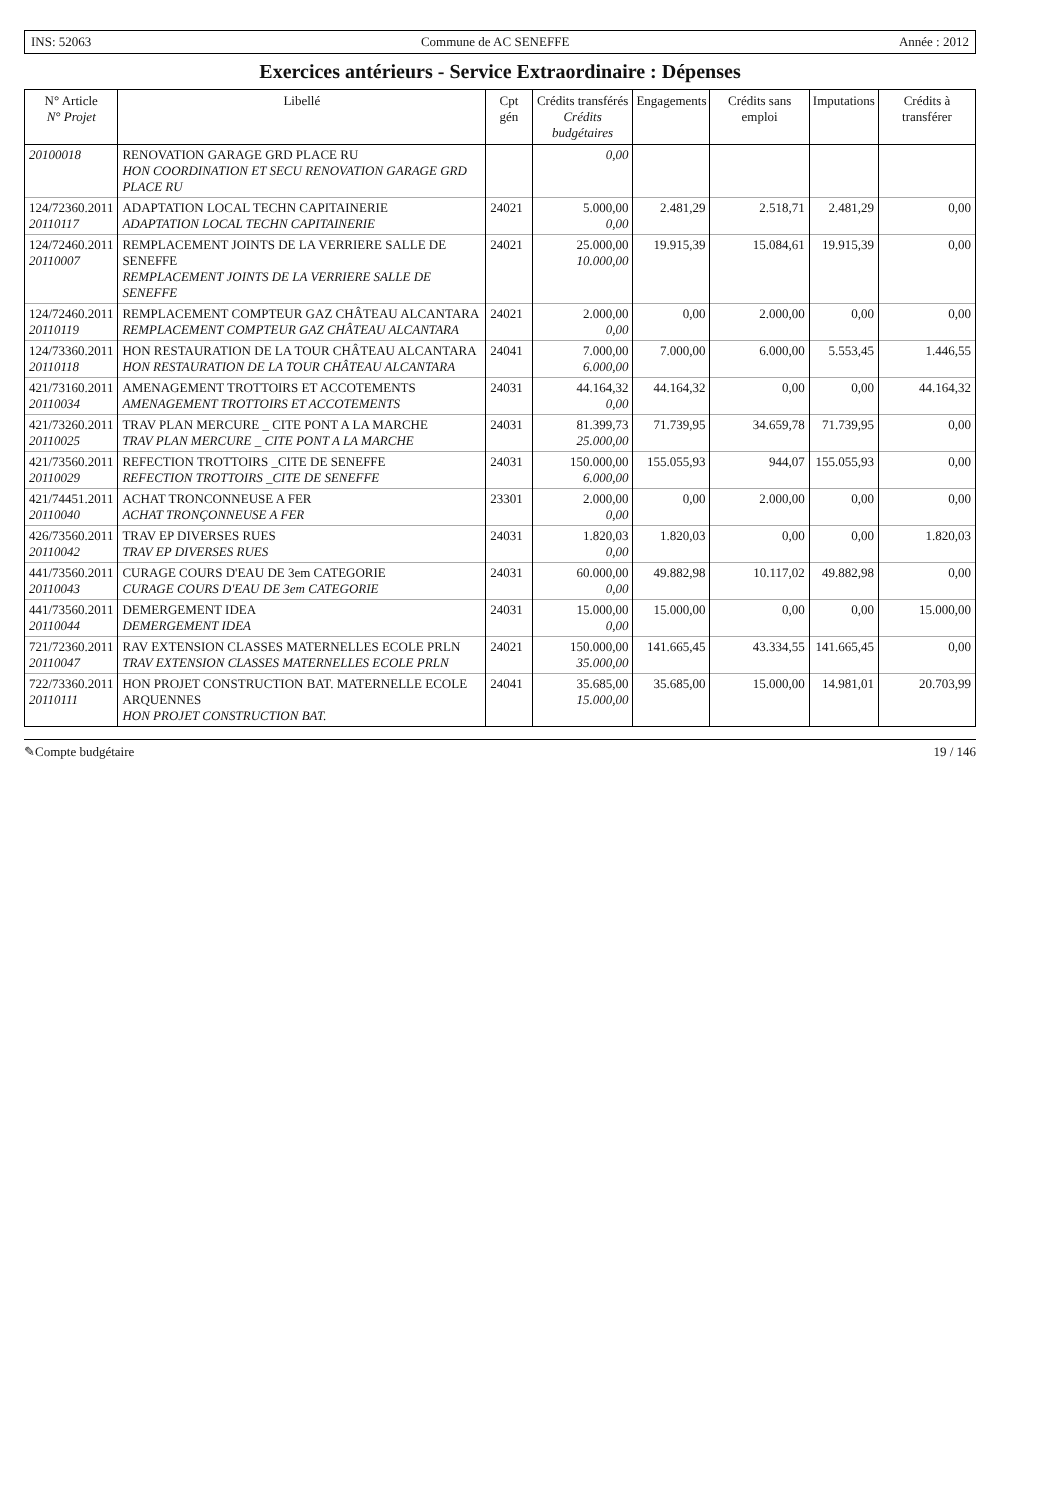INS: 52063 Commune de AC SENEFFE Année : 2012
Exercices antérieurs - Service Extraordinaire : Dépenses
| N° Article N° Projet | Libellé | Cpt gén | Crédits transférés Crédits budgétaires | Engagements | Crédits sans emploi | Imputations | Crédits à transférer |
| --- | --- | --- | --- | --- | --- | --- | --- |
| 20100018 | RENOVATION GARAGE GRD PLACE RU HON COORDINATION ET SECU RENOVATION GARAGE GRD PLACE RU | | 0,00 | | | | |
| 124/72360.2011 20110117 | ADAPTATION LOCAL TECHN CAPITAINERIE ADAPTATION LOCAL TECHN CAPITAINERIE | 24021 | 5.000,00 0,00 | 2.481,29 | 2.518,71 | 2.481,29 | 0,00 |
| 124/72460.2011 20110007 | REMPLACEMENT JOINTS DE LA VERRIERE SALLE DE SENEFFE REMPLACEMENT JOINTS DE LA VERRIERE SALLE DE SENEFFE | 24021 | 25.000,00 10.000,00 | 19.915,39 | 15.084,61 | 19.915,39 | 0,00 |
| 124/72460.2011 20110119 | REMPLACEMENT COMPTEUR GAZ CHÂTEAU ALCANTARA REMPLACEMENT COMPTEUR GAZ CHÂTEAU ALCANTARA | 24021 | 2.000,00 0,00 | 0,00 | 2.000,00 | 0,00 | 0,00 |
| 124/73360.2011 20110118 | HON RESTAURATION DE LA TOUR CHÂTEAU ALCANTARA HON RESTAURATION DE LA TOUR CHÂTEAU ALCANTARA | 24041 | 7.000,00 6.000,00 | 7.000,00 | 6.000,00 | 5.553,45 | 1.446,55 |
| 421/73160.2011 20110034 | AMENAGEMENT TROTTOIRS ET ACCOTEMENTS AMENAGEMENT TROTTOIRS ET ACCOTEMENTS | 24031 | 44.164,32 0,00 | 44.164,32 | 0,00 | 0,00 | 44.164,32 |
| 421/73260.2011 20110025 | TRAV PLAN MERCURE _ CITE PONT A LA MARCHE TRAV PLAN MERCURE _ CITE PONT A LA MARCHE | 24031 | 81.399,73 25.000,00 | 71.739,95 | 34.659,78 | 71.739,95 | 0,00 |
| 421/73560.2011 20110029 | REFECTION TROTTOIRS _CITE DE SENEFFE REFECTION TROTTOIRS _CITE DE SENEFFE | 24031 | 150.000,00 6.000,00 | 155.055,93 | 944,07 | 155.055,93 | 0,00 |
| 421/74451.2011 20110040 | ACHAT TRONCONNEUSE A FER ACHAT TRONÇONNEUSE A FER | 23301 | 2.000,00 0,00 | 0,00 | 2.000,00 | 0,00 | 0,00 |
| 426/73560.2011 20110042 | TRAV EP DIVERSES RUES TRAV EP DIVERSES RUES | 24031 | 1.820,03 0,00 | 1.820,03 | 0,00 | 0,00 | 1.820,03 |
| 441/73560.2011 20110043 | CURAGE COURS D'EAU DE 3em CATEGORIE CURAGE COURS D'EAU DE 3em CATEGORIE | 24031 | 60.000,00 0,00 | 49.882,98 | 10.117,02 | 49.882,98 | 0,00 |
| 441/73560.2011 20110044 | DEMERGEMENT IDEA DEMERGEMENT IDEA | 24031 | 15.000,00 0,00 | 15.000,00 | 0,00 | 0,00 | 15.000,00 |
| 721/72360.2011 20110047 | RAV EXTENSION CLASSES MATERNELLES ECOLE PRLN TRAV EXTENSION CLASSES MATERNELLES ECOLE PRLN | 24021 | 150.000,00 35.000,00 | 141.665,45 | 43.334,55 | 141.665,45 | 0,00 |
| 722/73360.2011 20110111 | HON PROJET CONSTRUCTION BAT. MATERNELLE ECOLE ARQUENNES HON PROJET CONSTRUCTION BAT. | 24041 | 35.685,00 15.000,00 | 35.685,00 | 15.000,00 | 14.981,01 | 20.703,99 |
✎Compte budgétaire 19 / 146